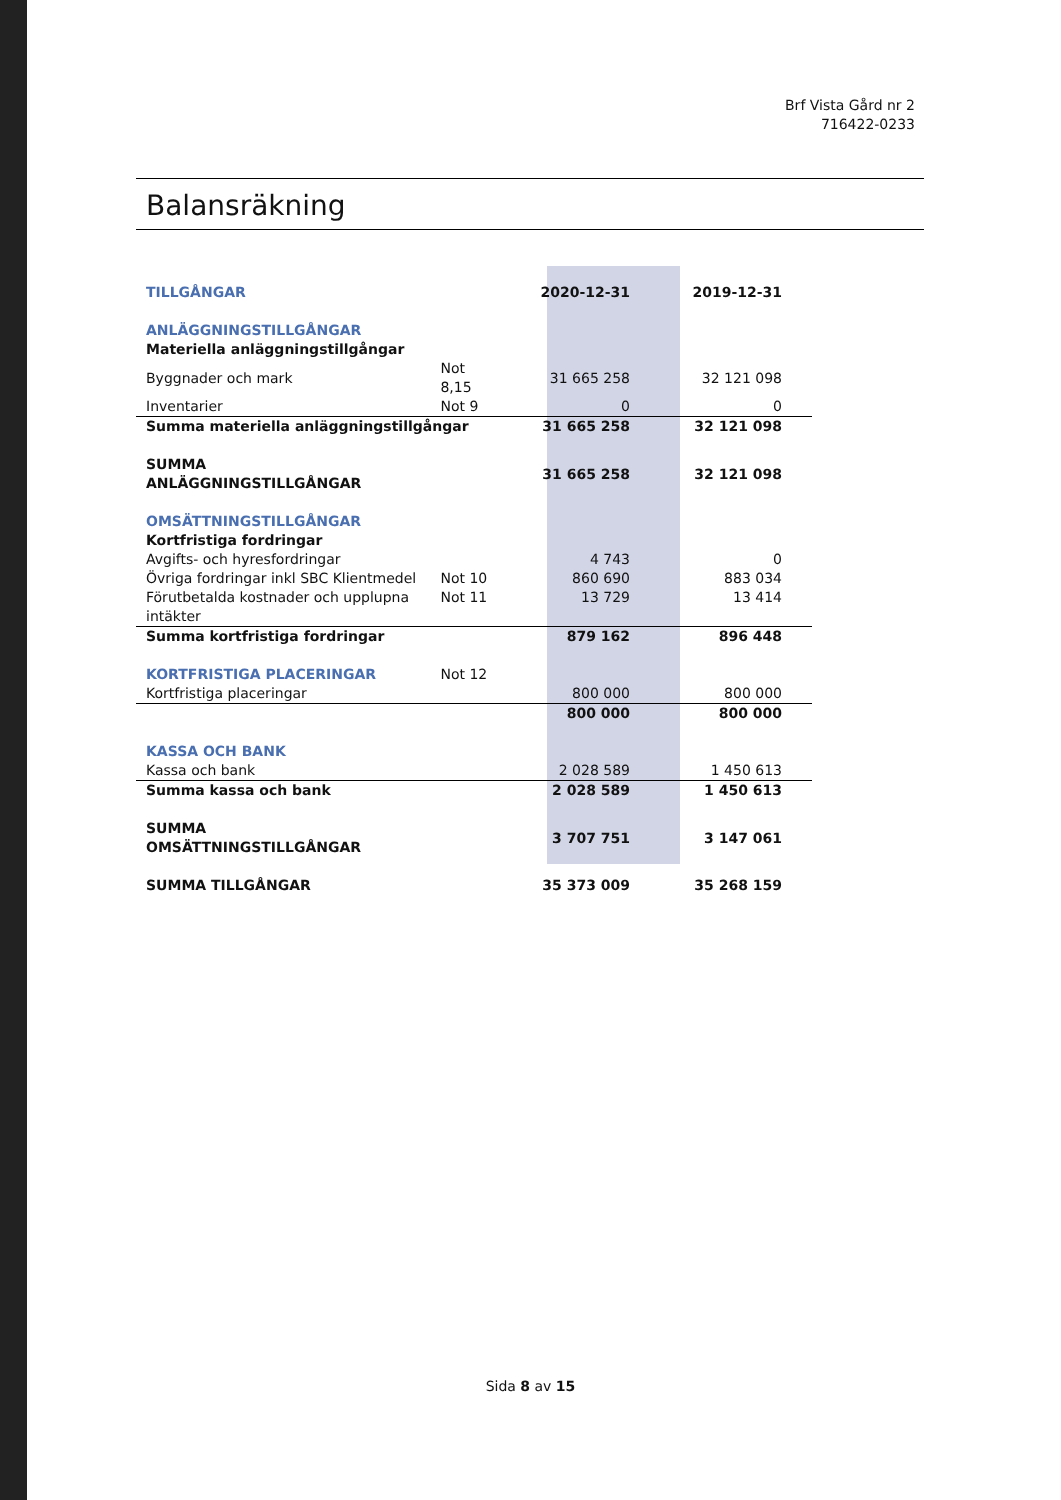Brf Vista Gård nr 2
716422-0233
Balansräkning
| TILLGÅNGAR | | 2020-12-31 | 2019-12-31 |
| ANLÄGGNINGSTILLGÅNGAR | | | |
| Materiella anläggningstillgångar | | | |
| Byggnader och mark | Not 8,15 | 31 665 258 | 32 121 098 |
| Inventarier | Not 9 | 0 | 0 |
| Summa materiella anläggningstillgångar | | 31 665 258 | 32 121 098 |
| SUMMA ANLÄGGNINGSTILLGÅNGAR | | 31 665 258 | 32 121 098 |
| OMSÄTTNINGSTILLGÅNGAR | | | |
| Kortfristiga fordringar | | | |
| Avgifts- och hyresfordringar | | 4 743 | 0 |
| Övriga fordringar inkl SBC Klientmedel | Not 10 | 860 690 | 883 034 |
| Förutbetalda kostnader och upplupna intäkter | Not 11 | 13 729 | 13 414 |
| Summa kortfristiga fordringar | | 879 162 | 896 448 |
| KORTFRISTIGA PLACERINGAR | Not 12 | | |
| Kortfristiga placeringar | | 800 000 | 800 000 |
| | | 800 000 | 800 000 |
| KASSA OCH BANK | | | |
| Kassa och bank | | 2 028 589 | 1 450 613 |
| Summa kassa och bank | | 2 028 589 | 1 450 613 |
| SUMMA OMSÄTTNINGSTILLGÅNGAR | | 3 707 751 | 3 147 061 |
| SUMMA TILLGÅNGAR | | 35 373 009 | 35 268 159 |
Sida 8 av 15